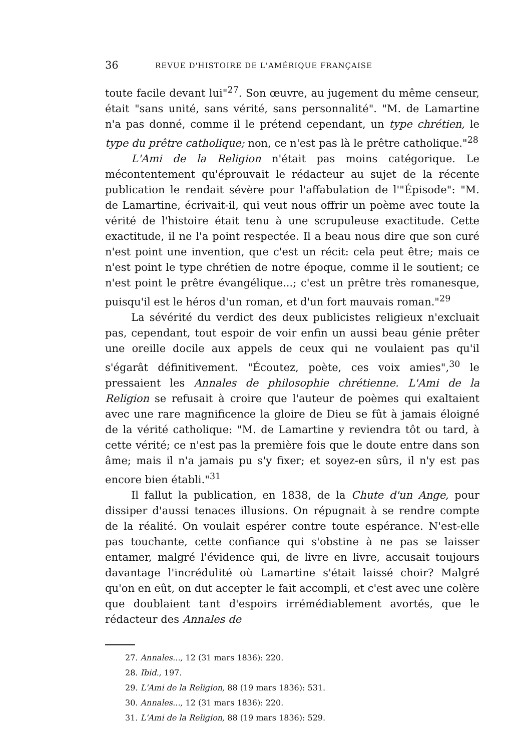36 REVUE D'HISTOIRE DE L'AMÉRIQUE FRANÇAISE
toute facile devant lui"<sup>27</sup>. Son œuvre, au jugement du même censeur, était "sans unité, sans vérité, sans personnalité". "M. de Lamartine n'a pas donné, comme il le prétend cependant, un type chrétien, le type du prêtre catholique; non, ce n'est pas là le prêtre catholique."<sup>28</sup>
L'Ami de la Religion n'était pas moins catégorique. Le mécontentement qu'éprouvait le rédacteur au sujet de la récente publication le rendait sévère pour l'affabulation de l'"Épisode": "M. de Lamartine, écrivait-il, qui veut nous offrir un poème avec toute la vérité de l'histoire était tenu à une scrupuleuse exactitude. Cette exactitude, il ne l'a point respectée. Il a beau nous dire que son curé n'est point une invention, que c'est un récit: cela peut être; mais ce n'est point le type chrétien de notre époque, comme il le soutient; ce n'est point le prêtre évangélique...; c'est un prêtre très romanesque, puisqu'il est le héros d'un roman, et d'un fort mauvais roman."<sup>29</sup>
La sévérité du verdict des deux publicistes religieux n'excluait pas, cependant, tout espoir de voir enfin un aussi beau génie prêter une oreille docile aux appels de ceux qui ne voulaient pas qu'il s'égarât définitivement. "Écoutez, poète, ces voix amies",<sup>30</sup> le pressaient les Annales de philosophie chrétienne. L'Ami de la Religion se refusait à croire que l'auteur de poèmes qui exaltaient avec une rare magnificence la gloire de Dieu se fût à jamais éloigné de la vérité catholique: "M. de Lamartine y reviendra tôt ou tard, à cette vérité; ce n'est pas la première fois que le doute entre dans son âme; mais il n'a jamais pu s'y fixer; et soyez-en sûrs, il n'y est pas encore bien établi."<sup>31</sup>
Il fallut la publication, en 1838, de la Chute d'un Ange, pour dissiper d'aussi tenaces illusions. On répugnait à se rendre compte de la réalité. On voulait espérer contre toute espérance. N'est-elle pas touchante, cette confiance qui s'obstine à ne pas se laisser entamer, malgré l'évidence qui, de livre en livre, accusait toujours davantage l'incrédulité où Lamartine s'était laissé choir? Malgré qu'on en eût, on dut accepter le fait accompli, et c'est avec une colère que doublaient tant d'espoirs irrémédiablement avortés, que le rédacteur des Annales de
27. Annales..., 12 (31 mars 1836): 220.
28. Ibid., 197.
29. L'Ami de la Religion, 88 (19 mars 1836): 531.
30. Annales..., 12 (31 mars 1836): 220.
31. L'Ami de la Religion, 88 (19 mars 1836): 529.